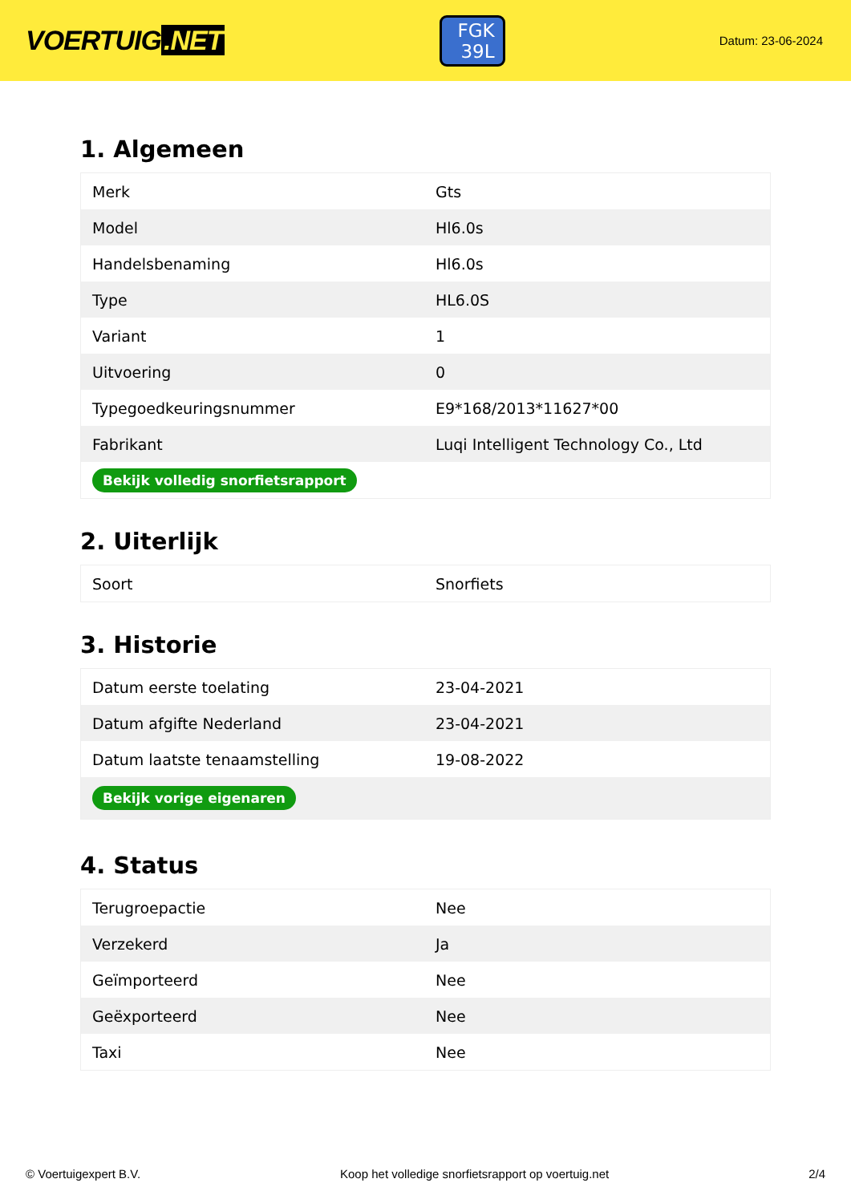VOERTUIG.NET
FGK
39L
Datum: 23-06-2024
1. Algemeen
| Merk | Gts |
| Model | Hl6.0s |
| Handelsbenaming | Hl6.0s |
| Type | HL6.0S |
| Variant | 1 |
| Uitvoering | 0 |
| Typegoedkeuringsnummer | E9*168/2013*11627*00 |
| Fabrikant | Luqi Intelligent Technology Co., Ltd |
| Bekijk volledig snorfietsrapport | |
2. Uiterlijk
| Soort | Snorfiets |
3. Historie
| Datum eerste toelating | 23-04-2021 |
| Datum afgifte Nederland | 23-04-2021 |
| Datum laatste tenaamstelling | 19-08-2022 |
| Bekijk vorige eigenaren | |
4. Status
| Terugroepactie | Nee |
| Verzekerd | Ja |
| Geïmporteerd | Nee |
| Geëxporteerd | Nee |
| Taxi | Nee |
© Voertuigexpert B.V. Koop het volledige snorfietsrapport op voertuig.net 2/4